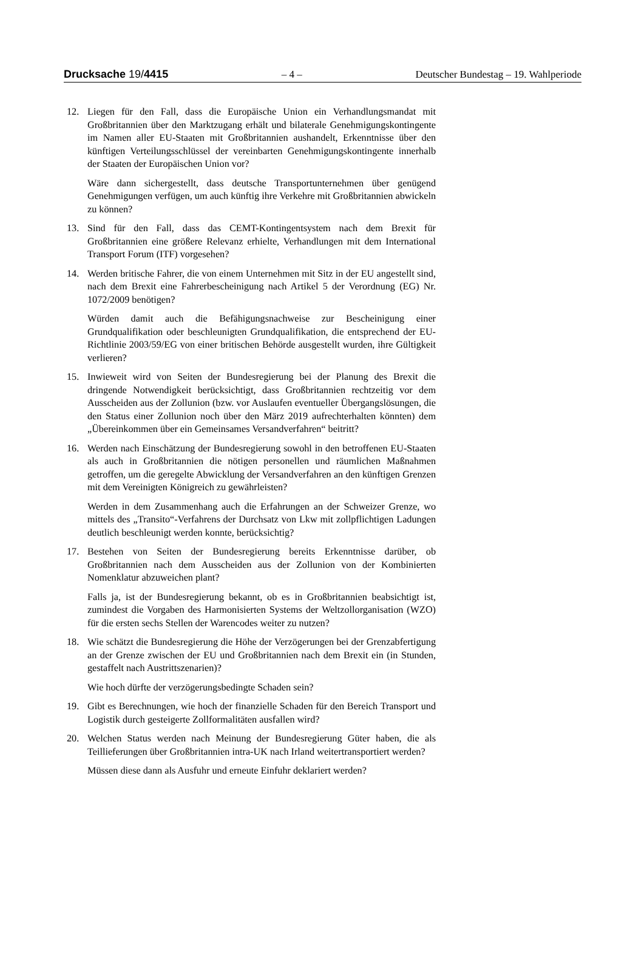Drucksache 19/4415 – 4 – Deutscher Bundestag – 19. Wahlperiode
12. Liegen für den Fall, dass die Europäische Union ein Verhandlungsmandat mit Großbritannien über den Marktzugang erhält und bilaterale Genehmigungskontingente im Namen aller EU-Staaten mit Großbritannien aushandelt, Erkenntnisse über den künftigen Verteilungsschlüssel der vereinbarten Genehmigungskontingente innerhalb der Staaten der Europäischen Union vor?
Wäre dann sichergestellt, dass deutsche Transportunternehmen über genügend Genehmigungen verfügen, um auch künftig ihre Verkehre mit Großbritannien abwickeln zu können?
13. Sind für den Fall, dass das CEMT-Kontingentsystem nach dem Brexit für Großbritannien eine größere Relevanz erhielte, Verhandlungen mit dem International Transport Forum (ITF) vorgesehen?
14. Werden britische Fahrer, die von einem Unternehmen mit Sitz in der EU angestellt sind, nach dem Brexit eine Fahrerbescheinigung nach Artikel 5 der Verordnung (EG) Nr. 1072/2009 benötigen?
Würden damit auch die Befähigungsnachweise zur Bescheinigung einer Grundqualifikation oder beschleunigten Grundqualifikation, die entsprechend der EU-Richtlinie 2003/59/EG von einer britischen Behörde ausgestellt wurden, ihre Gültigkeit verlieren?
15. Inwieweit wird von Seiten der Bundesregierung bei der Planung des Brexit die dringende Notwendigkeit berücksichtigt, dass Großbritannien rechtzeitig vor dem Ausscheiden aus der Zollunion (bzw. vor Auslaufen eventueller Übergangslösungen, die den Status einer Zollunion noch über den März 2019 aufrechterhalten könnten) dem „Übereinkommen über ein Gemeinsames Versandverfahren“ beitritt?
16. Werden nach Einschätzung der Bundesregierung sowohl in den betroffenen EU-Staaten als auch in Großbritannien die nötigen personellen und räumlichen Maßnahmen getroffen, um die geregelte Abwicklung der Versandverfahren an den künftigen Grenzen mit dem Vereinigten Königreich zu gewährleisten?
Werden in dem Zusammenhang auch die Erfahrungen an der Schweizer Grenze, wo mittels des „Transito“-Verfahrens der Durchsatz von Lkw mit zollpflichtigen Ladungen deutlich beschleunigt werden konnte, berücksichtig?
17. Bestehen von Seiten der Bundesregierung bereits Erkenntnisse darüber, ob Großbritannien nach dem Ausscheiden aus der Zollunion von der Kombinierten Nomenklatur abzuweichen plant?
Falls ja, ist der Bundesregierung bekannt, ob es in Großbritannien beabsichtigt ist, zumindest die Vorgaben des Harmonisierten Systems der Weltzollorganisation (WZO) für die ersten sechs Stellen der Warencodes weiter zu nutzen?
18. Wie schätzt die Bundesregierung die Höhe der Verzögerungen bei der Grenzabfertigung an der Grenze zwischen der EU und Großbritannien nach dem Brexit ein (in Stunden, gestaffelt nach Austrittszenarien)?
Wie hoch dürfte der verzögerungsbedingte Schaden sein?
19. Gibt es Berechnungen, wie hoch der finanzielle Schaden für den Bereich Transport und Logistik durch gesteigerte Zollformalitäten ausfallen wird?
20. Welchen Status werden nach Meinung der Bundesregierung Güter haben, die als Teillieferungen über Großbritannien intra-UK nach Irland weitertransportiert werden?
Müssen diese dann als Ausfuhr und erneute Einfuhr deklariert werden?